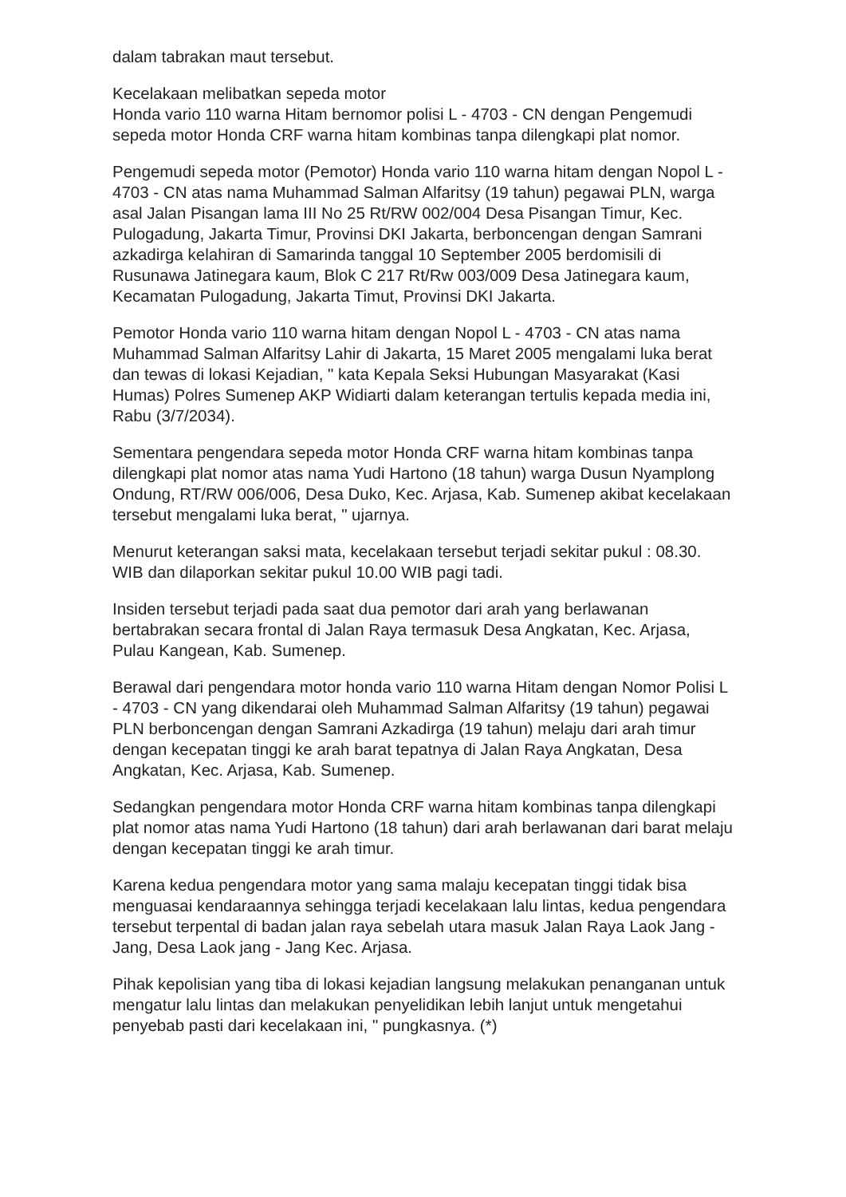dalam tabrakan maut tersebut.
Kecelakaan melibatkan sepeda motor
Honda vario 110 warna Hitam bernomor polisi L - 4703 - CN dengan Pengemudi sepeda motor Honda CRF warna hitam kombinas tanpa dilengkapi plat nomor.
Pengemudi sepeda motor (Pemotor) Honda vario 110 warna hitam dengan Nopol L - 4703 - CN atas nama Muhammad Salman Alfaritsy (19 tahun) pegawai PLN, warga asal Jalan Pisangan lama III No 25 Rt/RW 002/004 Desa Pisangan Timur, Kec. Pulogadung, Jakarta Timur, Provinsi DKI Jakarta, berboncengan dengan Samrani azkadirga kelahiran di Samarinda tanggal 10 September 2005 berdomisili di Rusunawa Jatinegara kaum, Blok C 217 Rt/Rw 003/009 Desa Jatinegara kaum, Kecamatan Pulogadung, Jakarta Timut, Provinsi DKI Jakarta.
Pemotor Honda vario 110 warna hitam dengan Nopol L - 4703 - CN atas nama Muhammad Salman Alfaritsy Lahir di Jakarta, 15 Maret 2005 mengalami luka berat dan tewas di lokasi Kejadian, " kata Kepala Seksi Hubungan Masyarakat (Kasi Humas) Polres Sumenep AKP Widiarti dalam keterangan tertulis kepada media ini, Rabu (3/7/2034).
Sementara pengendara sepeda motor Honda CRF warna hitam kombinas tanpa dilengkapi plat nomor atas nama Yudi Hartono (18 tahun) warga Dusun Nyamplong Ondung, RT/RW 006/006, Desa Duko, Kec. Arjasa, Kab. Sumenep akibat kecelakaan tersebut mengalami luka berat, " ujarnya.
Menurut keterangan saksi mata, kecelakaan tersebut terjadi sekitar pukul : 08.30. WIB dan dilaporkan sekitar pukul 10.00 WIB pagi tadi.
Insiden tersebut terjadi pada saat dua pemotor dari arah yang berlawanan bertabrakan secara frontal di Jalan Raya termasuk Desa Angkatan, Kec. Arjasa, Pulau Kangean, Kab. Sumenep.
Berawal dari pengendara motor honda vario 110 warna Hitam dengan Nomor Polisi L - 4703 - CN yang dikendarai oleh Muhammad Salman Alfaritsy (19 tahun) pegawai PLN berboncengan dengan Samrani Azkadirga (19 tahun) melaju dari arah timur dengan kecepatan tinggi ke arah barat tepatnya di Jalan Raya Angkatan, Desa Angkatan, Kec. Arjasa, Kab. Sumenep.
Sedangkan pengendara motor Honda CRF warna hitam kombinas tanpa dilengkapi plat nomor atas nama Yudi Hartono (18 tahun) dari arah berlawanan dari barat melaju dengan kecepatan tinggi ke arah timur.
Karena kedua pengendara motor yang sama malaju kecepatan tinggi tidak bisa menguasai kendaraannya sehingga terjadi kecelakaan lalu lintas, kedua pengendara tersebut terpental di badan jalan raya sebelah utara masuk Jalan Raya Laok Jang - Jang, Desa Laok jang - Jang Kec. Arjasa.
Pihak kepolisian yang tiba di lokasi kejadian langsung melakukan penanganan untuk mengatur lalu lintas dan melakukan penyelidikan lebih lanjut untuk mengetahui penyebab pasti dari kecelakaan ini, " pungkasnya. (*)